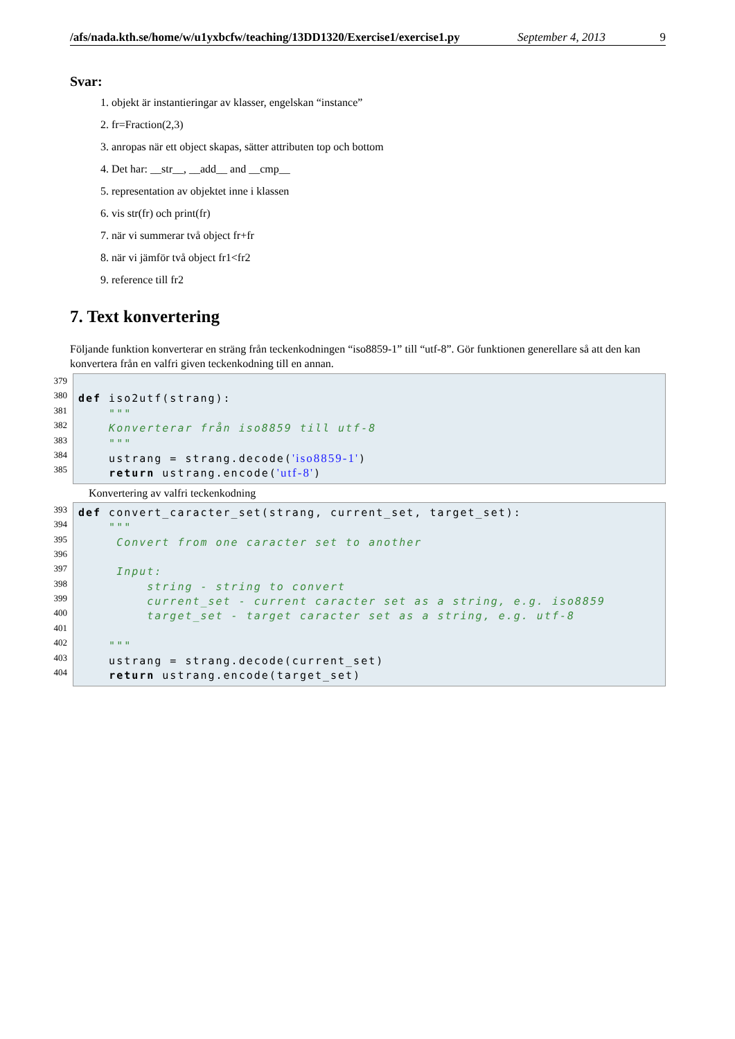/afs/nada.kth.se/home/w/u1yxbcfw/teaching/13DD1320/Exercise1/exercise1.py September 4, 2013 9
Svar:
1. objekt är instantieringar av klasser, engelskan “instance”
2. fr=Fraction(2,3)
3. anropas när ett object skapas, sätter attributen top och bottom
4. Det har: __str__, __add__ and __cmp__
5. representation av objektet inne i klassen
6. vis str(fr) och print(fr)
7. när vi summerar två object fr+fr
8. när vi jämför två object fr1<fr2
9. reference till fr2
7. Text konvertering
Följande funktion konverterar en sträng från teckenkodningen “iso8859-1” till “utf-8”. Gör funktionen generellare så att den kan konvertera från en valfri given teckenkodning till en annan.
379
380
381
382
383
384
385
def iso2utf(strang):
"""
Konverterar från iso8859 till utf-8
"""
ustrang = strang.decode('iso8859-1')
return ustrang.encode('utf-8')
Konvertering av valfri teckenkodning
393
394
395
396
397
398
399
400
401
402
403
404
def convert_caracter_set(strang, current_set, target_set):
"""
Convert from one caracter set to another
Input:
string - string to convert
current_set - current caracter set as a string, e.g. iso8859
target_set - target caracter set as a string, e.g. utf-8
"""
ustrang = strang.decode(current_set)
return ustrang.encode(target_set)